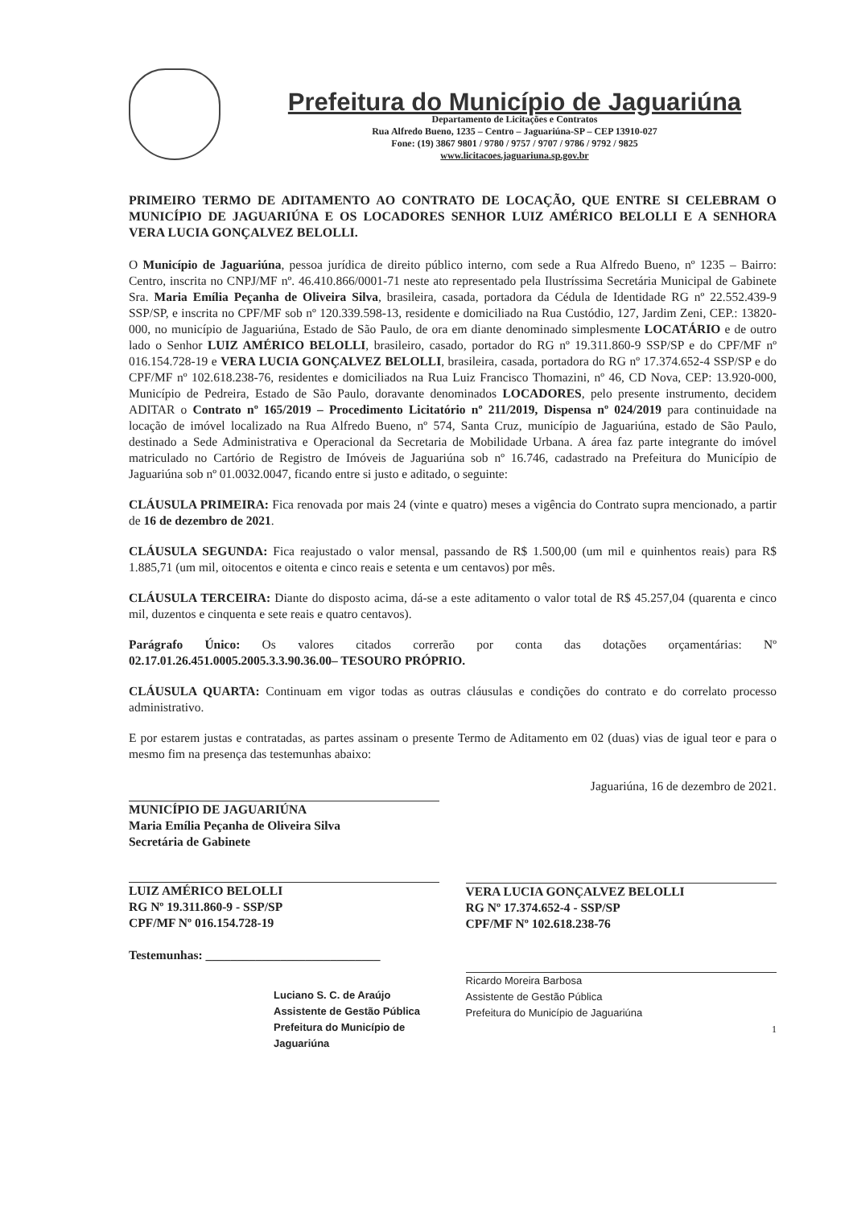Prefeitura do Município de Jaguariúna
Departamento de Licitações e Contratos
Rua Alfredo Bueno, 1235 – Centro – Jaguariúna-SP – CEP 13910-027
Fone: (19) 3867 9801 / 9780 / 9757 / 9707 / 9786 / 9792 / 9825
www.licitacoes.jaguariuna.sp.gov.br
PRIMEIRO TERMO DE ADITAMENTO AO CONTRATO DE LOCAÇÃO, QUE ENTRE SI CELEBRAM O MUNICÍPIO DE JAGUARIÚNA E OS LOCADORES SENHOR LUIZ AMÉRICO BELOLLI E A SENHORA VERA LUCIA GONÇALVEZ BELOLLI.
O Município de Jaguariúna, pessoa jurídica de direito público interno, com sede a Rua Alfredo Bueno, nº 1235 – Bairro: Centro, inscrita no CNPJ/MF nº. 46.410.866/0001-71 neste ato representado pela Ilustríssima Secretária Municipal de Gabinete Sra. Maria Emília Peçanha de Oliveira Silva, brasileira, casada, portadora da Cédula de Identidade RG nº 22.552.439-9 SSP/SP, e inscrita no CPF/MF sob nº 120.339.598-13, residente e domiciliado na Rua Custódio, 127, Jardim Zeni, CEP.: 13820-000, no município de Jaguariúna, Estado de São Paulo, de ora em diante denominado simplesmente LOCATÁRIO e de outro lado o Senhor LUIZ AMÉRICO BELOLLI, brasileiro, casado, portador do RG nº 19.311.860-9 SSP/SP e do CPF/MF nº 016.154.728-19 e VERA LUCIA GONÇALVEZ BELOLLI, brasileira, casada, portadora do RG nº 17.374.652-4 SSP/SP e do CPF/MF nº 102.618.238-76, residentes e domiciliados na Rua Luiz Francisco Thomazini, nº 46, CD Nova, CEP: 13.920-000, Município de Pedreira, Estado de São Paulo, doravante denominados LOCADORES, pelo presente instrumento, decidem ADITAR o Contrato nº 165/2019 – Procedimento Licitatório nº 211/2019, Dispensa nº 024/2019 para continuidade na locação de imóvel localizado na Rua Alfredo Bueno, nº 574, Santa Cruz, município de Jaguariúna, estado de São Paulo, destinado a Sede Administrativa e Operacional da Secretaria de Mobilidade Urbana. A área faz parte integrante do imóvel matriculado no Cartório de Registro de Imóveis de Jaguariúna sob nº 16.746, cadastrado na Prefeitura do Município de Jaguariúna sob nº 01.0032.0047, ficando entre si justo e aditado, o seguinte:
CLÁUSULA PRIMEIRA: Fica renovada por mais 24 (vinte e quatro) meses a vigência do Contrato supra mencionado, a partir de 16 de dezembro de 2021.
CLÁUSULA SEGUNDA: Fica reajustado o valor mensal, passando de R$ 1.500,00 (um mil e quinhentos reais) para R$ 1.885,71 (um mil, oitocentos e oitenta e cinco reais e setenta e um centavos) por mês.
CLÁUSULA TERCEIRA: Diante do disposto acima, dá-se a este aditamento o valor total de R$ 45.257,04 (quarenta e cinco mil, duzentos e cinquenta e sete reais e quatro centavos).
Parágrafo Único: Os valores citados correrão por conta das dotações orçamentárias: Nº 02.17.01.26.451.0005.2005.3.3.90.36.00– TESOURO PRÓPRIO.
CLÁUSULA QUARTA: Continuam em vigor todas as outras cláusulas e condições do contrato e do correlato processo administrativo.
E por estarem justas e contratadas, as partes assinam o presente Termo de Aditamento em 02 (duas) vias de igual teor e para o mesmo fim na presença das testemunhas abaixo:
MUNICÍPIO DE JAGUARIÚNA
Maria Emília Peçanha de Oliveira Silva
Secretária de Gabinete
LUIZ AMÉRICO BELOLLI
RG Nº 19.311.860-9 - SSP/SP
CPF/MF Nº 016.154.728-19
Testemunhas: ____________________________
Luciano S. C. de Araújo
Assistente de Gestão Pública
Prefeitura do Município de Jaguariúna
Jaguariúna, 16 de dezembro de 2021.
VERA LUCIA GONÇALVEZ BELOLLI
RG Nº 17.374.652-4 - SSP/SP
CPF/MF Nº 102.618.238-76
Ricardo Moreira Barbosa
Assistente de Gestão Pública
Prefeitura do Município de Jaguariúna
1